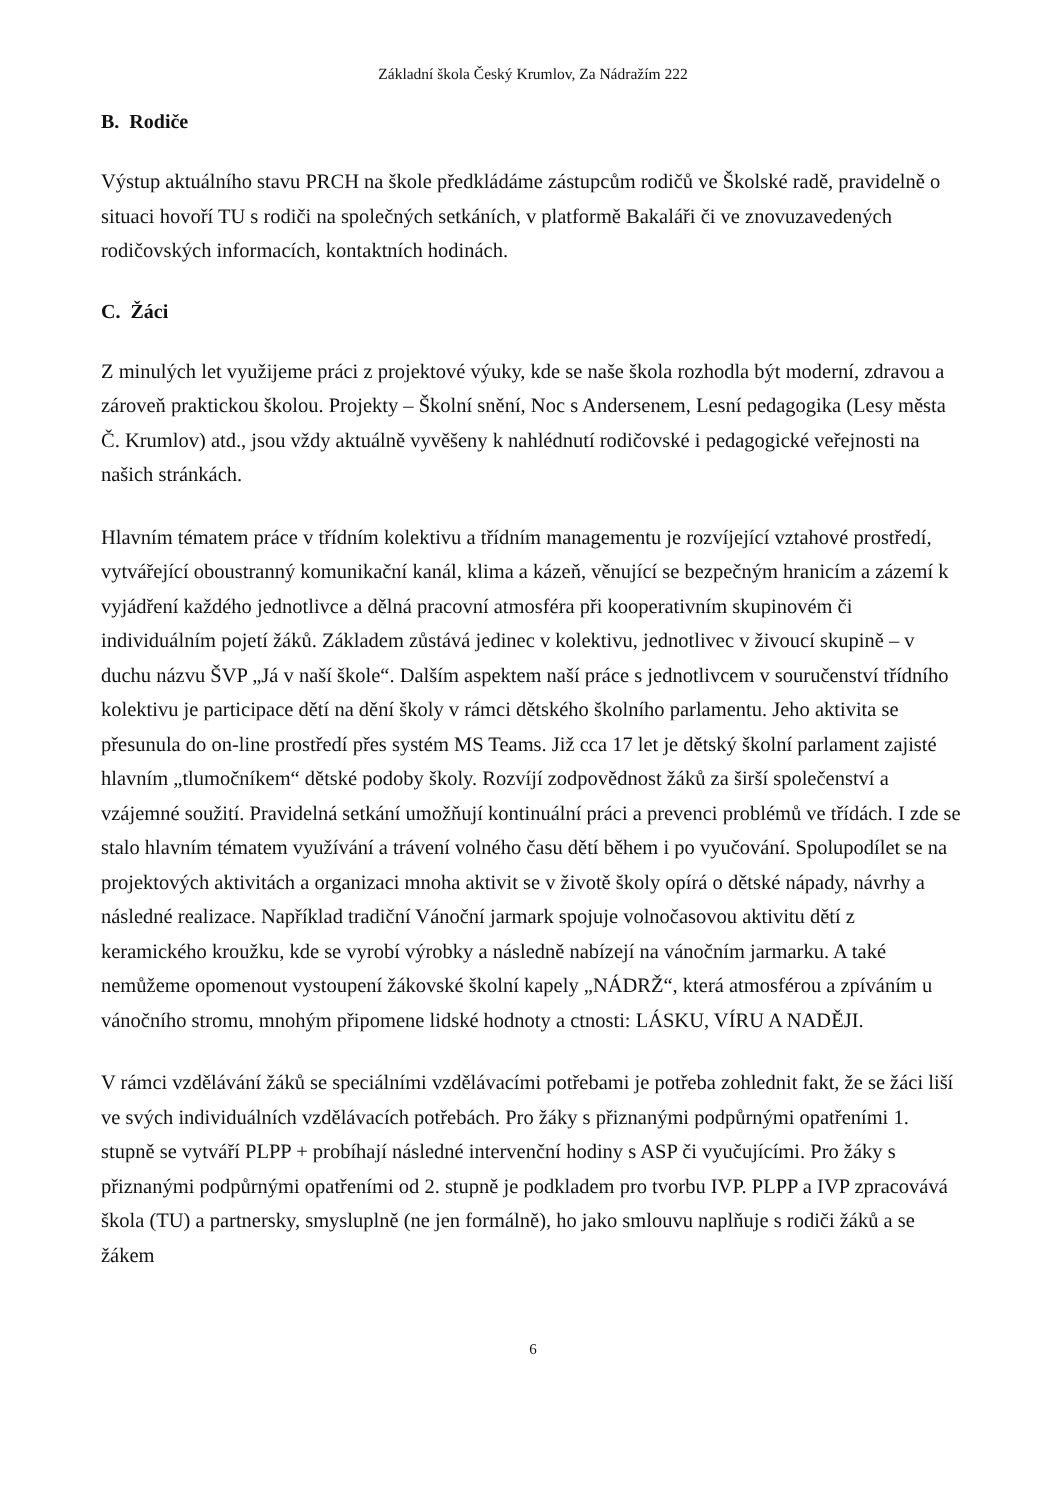Základní škola Český Krumlov, Za Nádražím 222
B. Rodiče
Výstup aktuálního stavu PRCH na škole předkládáme zástupcům rodičů ve Školské radě, pravidelně o situaci hovoří TU s rodiči na společných setkáních, v platformě Bakaláři či ve znovuzavedených rodičovských informacích, kontaktních hodinách.
C. Žáci
Z minulých let využijeme práci z projektové výuky, kde se naše škola rozhodla být moderní, zdravou a zároveň praktickou školou. Projekty – Školní snění, Noc s Andersenem, Lesní pedagogika (Lesy města Č. Krumlov) atd., jsou vždy aktuálně vyvěšeny k nahlédnutí rodičovské i pedagogické veřejnosti na našich stránkách.
Hlavním tématem práce v třídním kolektivu a třídním managementu je rozvíjející vztahové prostředí, vytvářející oboustranný komunikační kanál, klima a kázeň, věnující se bezpečným hranicím a zázemí k vyjádření každého jednotlivce a dělná pracovní atmosféra při kooperativním skupinovém či individuálním pojetí žáků. Základem zůstává jedinec v kolektivu, jednotlivec v živoucí skupině – v duchu názvu ŠVP „Já v naší škole“. Dalším aspektem naší práce s jednotlivcem v souručenství třídního kolektivu je participace dětí na dění školy v rámci dětského školního parlamentu. Jeho aktivita se přesunula do on-line prostředí přes systém MS Teams. Již cca 17 let je dětský školní parlament zajisté hlavním „tlumočníkem“ dětské podoby školy. Rozvíjí zodpovědnost žáků za širší společenství a vzájemné soužití. Pravidelná setkání umožňují kontinuální práci a prevenci problémů ve třídách. I zde se stalo hlavním tématem využívání a trávení volného času dětí během i po vyučování. Spolupodílet se na projektových aktivitách a organizaci mnoha aktivit se v životě školy opírá o dětské nápady, návrhy a následné realizace. Například tradiční Vánoční jarmark spojuje volnočasovou aktivitu dětí z keramického kroužku, kde se vyrobí výrobky a následně nabízejí na vánočním jarmarku. A také nemůžeme opomenout vystoupení žákovské školní kapely „NÁDRŽ“, která atmosférou a zpíváním u vánočního stromu, mnohým připomene lidské hodnoty a ctnosti: LÁSKU, VÍRU A NADĚJI.
V rámci vzdělávání žáků se speciálními vzdělávacími potřebami je potřeba zohlednit fakt, že se žáci liší ve svých individuálních vzdělávacích potřebách. Pro žáky s přiznanými podpůrnými opatřeními 1. stupně se vytváří PLPP + probíhají následné intervenční hodiny s ASP či vyučujícími. Pro žáky s přiznanými podpůrnými opatřeními od 2. stupně je podkladem pro tvorbu IVP. PLPP a IVP zpracovává škola (TU) a partnersky, smysluplně (ne jen formálně), ho jako smlouvu naplňuje s rodiči žáků a se žákem
6